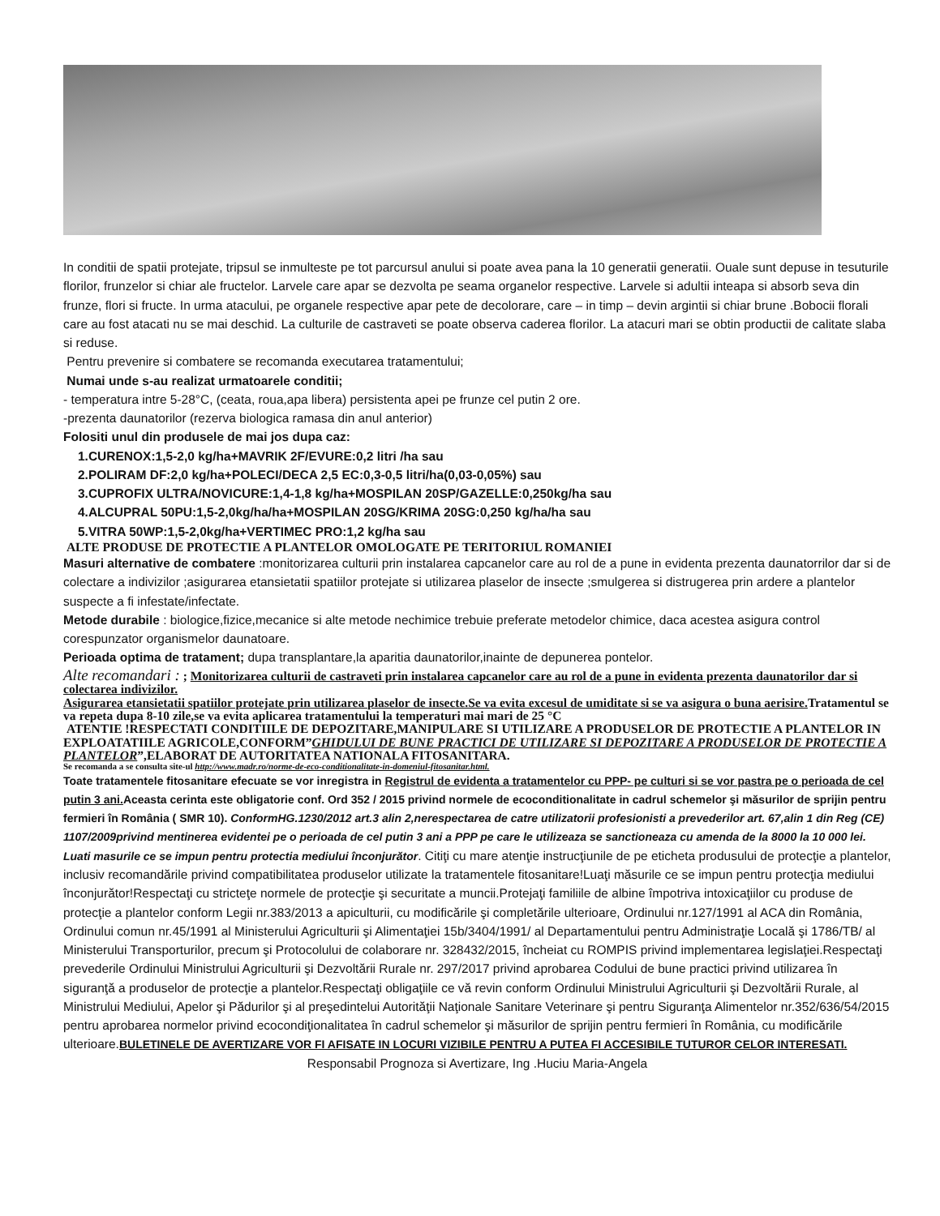In conditii de spatii protejate, tripsul se inmulteste pe tot parcursul anului si poate avea pana la 10 generatii generatii. Ouale sunt depuse in tesuturile florilor, frunzelor si chiar ale fructelor. Larvele care apar se dezvolta pe seama organelor respective. Larvele si adultii inteapa si absorb seva din frunze, flori si fructe. In urma atacului, pe organele respective apar pete de decolorare, care – in timp – devin argintii si chiar brune .Bobocii florali care au fost atacati nu se mai deschid. La culturile de castraveti se poate observa caderea florilor. La atacuri mari se obtin productii de calitate slaba si reduse.
Pentru prevenire si combatere se recomanda executarea tratamentului;
Numai unde s-au realizat urmatoarele conditii;
- temperatura intre 5-28°C, (ceata, roua,apa libera) persistenta apei pe frunze cel putin 2 ore.
-prezenta daunatorilor (rezerva biologica ramasa din anul anterior)
Folositi unul din produsele de mai jos dupa caz:
1.CURENOX:1,5-2,0 kg/ha+MAVRIK 2F/EVURE:0,2 litri /ha sau
2.POLIRAM DF:2,0 kg/ha+POLECI/DECA 2,5 EC:0,3-0,5 litri/ha(0,03-0,05%) sau
3.CUPROFIX ULTRA/NOVICURE:1,4-1,8 kg/ha+MOSPILAN 20SP/GAZELLE:0,250kg/ha sau
4.ALCUPRAL 50PU:1,5-2,0kg/ha/ha+MOSPILAN 20SG/KRIMA 20SG:0,250 kg/ha/ha sau
5.VITRA 50WP:1,5-2,0kg/ha+VERTIMEC PRO:1,2 kg/ha sau
ALTE PRODUSE DE PROTECTIE A PLANTELOR OMOLOGATE PE TERITORIUL ROMANIEI
Masuri alternative de combatere :monitorizarea culturii prin instalarea capcanelor care au rol de a pune in evidenta prezenta daunatorrilor dar si de colectare a indivizilor ;asigurarea etansietatii spatiilor protejate si utilizarea plaselor de insecte ;smulgerea si distrugerea prin ardere a plantelor suspecte a fi infestate/infectate.
Metode durabile : biologice,fizice,mecanice si alte metode nechimice trebuie preferate metodelor chimice, daca acestea asigura control corespunzator organismelor daunatoare.
Perioada optima de tratament; dupa transplantare,la aparitia daunatorilor,inainte de depunerea pontelor.
Alte recomandari : ; Monitorizarea culturii de castraveti prin instalarea capcanelor care au rol de a pune in evidenta prezenta daunatorilor dar si colectarea indivizilor.
Asigurarea etansietatii spatiilor protejate prin utilizarea plaselor de insecte.Se va evita excesul de umiditate si se va asigura o buna aerisire. Tratamentul se va repeta dupa 8-10 zile,se va evita aplicarea tratamentului la temperaturi mai mari de 25 °C
ATENTIE !RESPECTATI CONDITIILE DE DEPOZITARE,MANIPULARE SI UTILIZARE A PRODUSELOR DE PROTECTIE A PLANTELOR IN EXPLOATATIILE AGRICOLE,CONFORM”GHIDULUI DE BUNE PRACTICI DE UTILIZARE SI DEPOZITARE A PRODUSELOR DE PROTECTIE A PLANTELOR”,ELABORAT DE AUTORITATEA NATIONALA FITOSANITARA.
Se recomanda a se consulta site-ul http://www.madr.ro/norme-de-eco-conditionalitate-in-domeniul-fitosanitar.html.
Toate tratamentele fitosanitare efecuate se vor inregistra in Registrul de evidenta a tratamentelor cu PPP- pe culturi si se vor pastra pe o perioada de cel putin 3 ani. Aceasta cerinta este obligatorie conf. Ord 352 / 2015 privind normele de ecoconditionalitate in cadrul schemelor şi măsurilor de sprijin pentru fermieri în România ( SMR 10). ConformHG.1230/2012 art.3 alin 2,nerespectarea de catre utilizatorii profesionisti a prevederilor art. 67,alin 1 din Reg (CE) 1107/2009privind mentinerea evidentei pe o perioada de cel putin 3 ani a PPP pe care le utilizeaza se sanctioneaza cu amenda de la 8000 la 10 000 lei.
Luati masurile ce se impun pentru protectia mediului înconjurător. Citiţi cu mare atenţie instrucţiunile de pe eticheta produsului de protecţie a plantelor, inclusiv recomandările privind compatibilitatea produselor utilizate la tratamentele fitosanitare!Luaţi măsurile ce se impun pentru protecţia mediului înconjurător!Respectaţi cu stricteţe normele de protecţie şi securitate a muncii.Protejaţi familiile de albine împotriva intoxicaţiilor cu produse de protecţie a plantelor conform Legii nr.383/2013 a apiculturii, cu modificările şi completările ulterioare, Ordinului nr.127/1991 al ACA din România, Ordinului comun nr.45/1991 al Ministerului Agriculturii şi Alimentaţiei 15b/3404/1991/ al Departamentului pentru Administraţie Locală şi 1786/TB/ al Ministerului Transporturilor, precum şi Protocolului de colaborare nr. 328432/2015, încheiat cu ROMPIS privind implementarea legislaţiei.Respectaţi prevederile Ordinului Ministrului Agriculturii şi Dezvoltării Rurale nr. 297/2017 privind aprobarea Codului de bune practici privind utilizarea în siguranţă a produselor de protecţie a plantelor.Respectaţi obligaţiile ce vă revin conform Ordinului Ministrului Agriculturii şi Dezvoltării Rurale, al Ministrului Mediului, Apelor şi Pădurilor şi al preşedintelui Autorităţii Naţionale Sanitare Veterinare şi pentru Siguranţa Alimentelor nr.352/636/54/2015 pentru aprobarea normelor privind ecocondiţionalitatea în cadrul schemelor şi măsurilor de sprijin pentru fermieri în România, cu modificările ulterioare.BULETINELE DE AVERTIZARE VOR FI AFISATE IN LOCURI VIZIBILE PENTRU A PUTEA FI ACCESIBILE TUTUROR CELOR INTERESATI.
Responsabil Prognoza si Avertizare, Ing .Huciu Maria-Angela